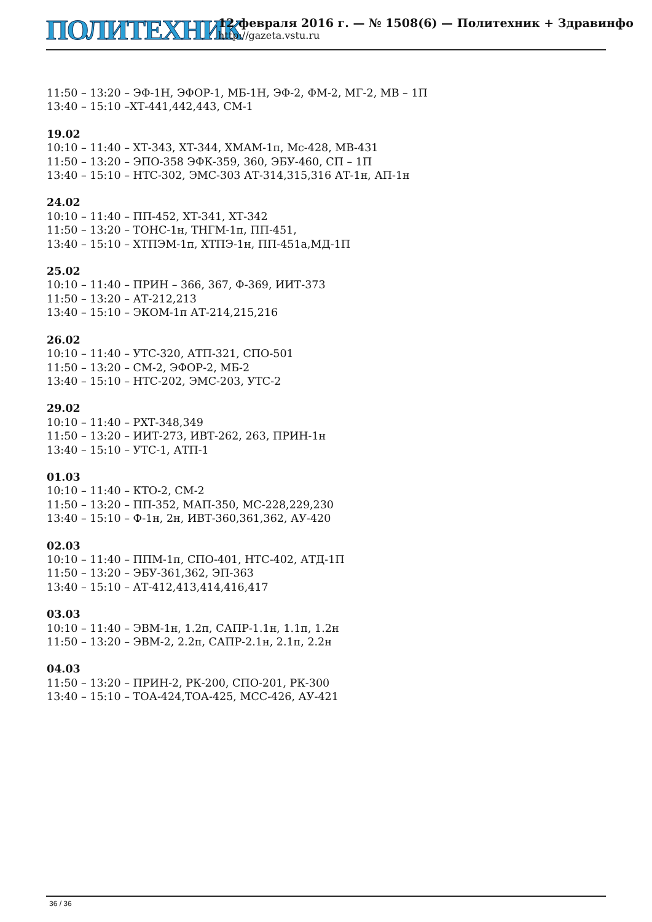ПОЛИТЕХНИК
12 февраля 2016 г. — № 1508(6) — Политехник + Здравинфо
http://gazeta.vstu.ru
11:50 – 13:20 – ЭФ-1Н, ЭФОР-1, МБ-1Н, ЭФ-2, ФМ-2, МГ-2, МВ – 1П
13:40 – 15:10 –ХТ-441,442,443, СМ-1
19.02
10:10 – 11:40 – ХТ-343, ХТ-344, ХМАМ-1п, Мс-428, МВ-431
11:50 – 13:20 – ЭПО-358 ЭФК-359, 360, ЭБУ-460, СП – 1П
13:40 – 15:10 – НТС-302, ЭМС-303 АТ-314,315,316 АТ-1н, АП-1н
24.02
10:10 – 11:40 – ПП-452, ХТ-341, ХТ-342
11:50 – 13:20 – ТОНС-1н, ТНГМ-1п, ПП-451,
13:40 – 15:10 – ХТПЭМ-1п, ХТПЭ-1н, ПП-451а,МД-1П
25.02
10:10 – 11:40 – ПРИН – 366, 367, Ф-369, ИИТ-373
11:50 – 13:20 – АТ-212,213
13:40 – 15:10 – ЭКОМ-1п АТ-214,215,216
26.02
10:10 – 11:40 – УТС-320, АТП-321, СПО-501
11:50 – 13:20 – СМ-2, ЭФОР-2, МБ-2
13:40 – 15:10 – НТС-202, ЭМС-203, УТС-2
29.02
10:10 – 11:40 – РХТ-348,349
11:50 – 13:20 – ИИТ-273, ИВТ-262, 263, ПРИН-1н
13:40 – 15:10 – УТС-1, АТП-1
01.03
10:10 – 11:40 – КТО-2, СМ-2
11:50 – 13:20 – ПП-352, МАП-350, МС-228,229,230
13:40 – 15:10 – Ф-1н, 2н, ИВТ-360,361,362, АУ-420
02.03
10:10 – 11:40 – ППМ-1п, СПО-401, НТС-402, АТД-1П
11:50 – 13:20 – ЭБУ-361,362, ЭП-363
13:40 – 15:10 – АТ-412,413,414,416,417
03.03
10:10 – 11:40 – ЭВМ-1н, 1.2п, САПР-1.1н, 1.1п, 1.2н
11:50 – 13:20 – ЭВМ-2, 2.2п, САПР-2.1н, 2.1п, 2.2н
04.03
11:50 – 13:20 – ПРИН-2, РК-200, СПО-201, РК-300
13:40 – 15:10 – ТОА-424,ТОА-425, МСС-426, АУ-421
36 / 36